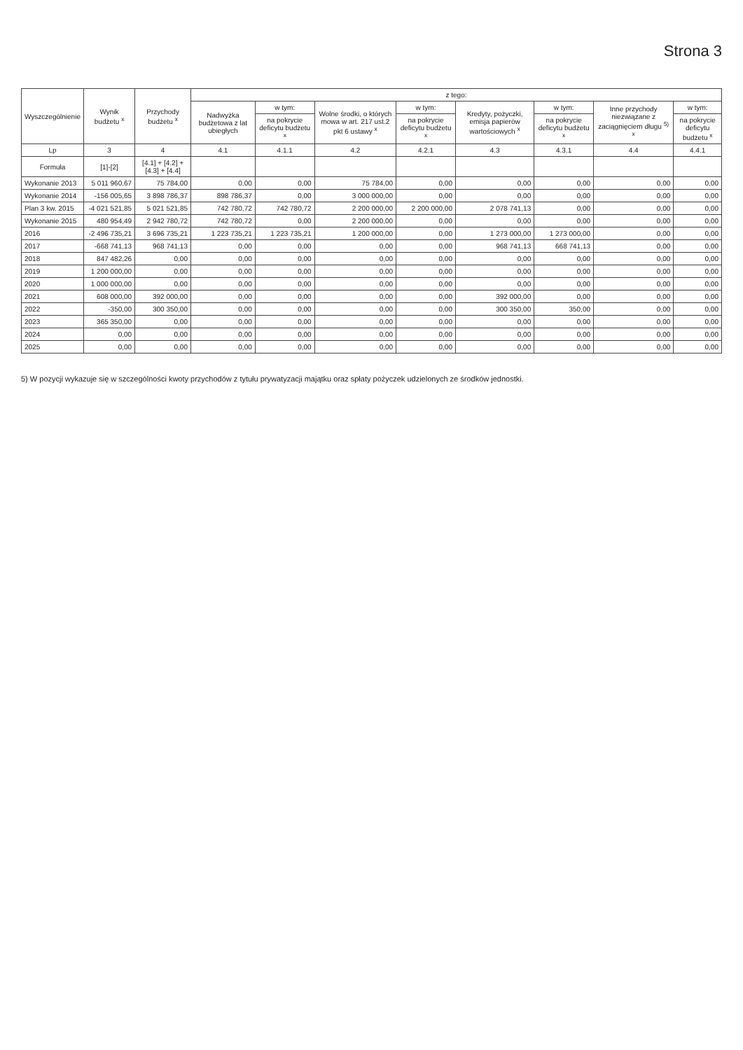Strona 3
| Wyszczególnienie | Wynik budżetu <sup>x</sup> | Przychody budżetu <sup>x</sup> | z tego: | | | | | | | |
| --- | --- | --- | --- | --- | --- | --- | --- | --- | --- | --- |
| | | | Nadwyżka budżetowa z lat ubiegłych | w tym: | Wolne środki, o których mowa w art. 217 ust.2 pkt 6 ustawy <sup>x</sup> | w tym: | Kredyty, pożyczki, emisja papierów wartościowych <sup>x</sup> | w tym: | Inne przychody niezwiązane z zaciągnięciem długu <sup>5) x</sup> | w tym: |
| | | | | na pokrycie deficytu budżetu <sup>x</sup> | | na pokrycie deficytu budżetu <sup>x</sup> | | na pokrycie deficytu budżetu <sup>x</sup> | | na pokrycie deficytu budżetu <sup>x</sup> |
| Lp | 3 | 4 | 4.1 | 4.1.1 | 4.2 | 4.2.1 | 4.3 | 4.3.1 | 4.4 | 4.4.1 |
| Formuła | [1]-[2] | [4.1] + [4.2] + [4.3] + [4.4] | | | | | | | | |
| Wykonanie 2013 | 5 011 960,67 | 75 784,00 | 0,00 | 0,00 | 75 784,00 | 0,00 | 0,00 | 0,00 | 0,00 | 0,00 |
| Wykonanie 2014 | -156 005,65 | 3 898 786,37 | 898 786,37 | 0,00 | 3 000 000,00 | 0,00 | 0,00 | 0,00 | 0,00 | 0,00 |
| Plan 3 kw. 2015 | -4 021 521,85 | 5 021 521,85 | 742 780,72 | 742 780,72 | 2 200 000,00 | 2 200 000,00 | 2 078 741,13 | 0,00 | 0,00 | 0,00 |
| Wykonanie 2015 | 480 954,49 | 2 942 780,72 | 742 780,72 | 0,00 | 2 200 000,00 | 0,00 | 0,00 | 0,00 | 0,00 | 0,00 |
| 2016 | -2 496 735,21 | 3 696 735,21 | 1 223 735,21 | 1 223 735,21 | 1 200 000,00 | 0,00 | 1 273 000,00 | 1 273 000,00 | 0,00 | 0,00 |
| 2017 | -668 741,13 | 968 741,13 | 0,00 | 0,00 | 0,00 | 0,00 | 968 741,13 | 668 741,13 | 0,00 | 0,00 |
| 2018 | 847 482,26 | 0,00 | 0,00 | 0,00 | 0,00 | 0,00 | 0,00 | 0,00 | 0,00 | 0,00 |
| 2019 | 1 200 000,00 | 0,00 | 0,00 | 0,00 | 0,00 | 0,00 | 0,00 | 0,00 | 0,00 | 0,00 |
| 2020 | 1 000 000,00 | 0,00 | 0,00 | 0,00 | 0,00 | 0,00 | 0,00 | 0,00 | 0,00 | 0,00 |
| 2021 | 608 000,00 | 392 000,00 | 0,00 | 0,00 | 0,00 | 0,00 | 392 000,00 | 0,00 | 0,00 | 0,00 |
| 2022 | -350,00 | 300 350,00 | 0,00 | 0,00 | 0,00 | 0,00 | 300 350,00 | 350,00 | 0,00 | 0,00 |
| 2023 | 365 350,00 | 0,00 | 0,00 | 0,00 | 0,00 | 0,00 | 0,00 | 0,00 | 0,00 | 0,00 |
| 2024 | 0,00 | 0,00 | 0,00 | 0,00 | 0,00 | 0,00 | 0,00 | 0,00 | 0,00 | 0,00 |
| 2025 | 0,00 | 0,00 | 0,00 | 0,00 | 0,00 | 0,00 | 0,00 | 0,00 | 0,00 | 0,00 |
5) W pozycji wykazuje się w szczególności kwoty przychodów z tytułu prywatyzacji majątku oraz spłaty pożyczek udzielonych ze środków jednostki.